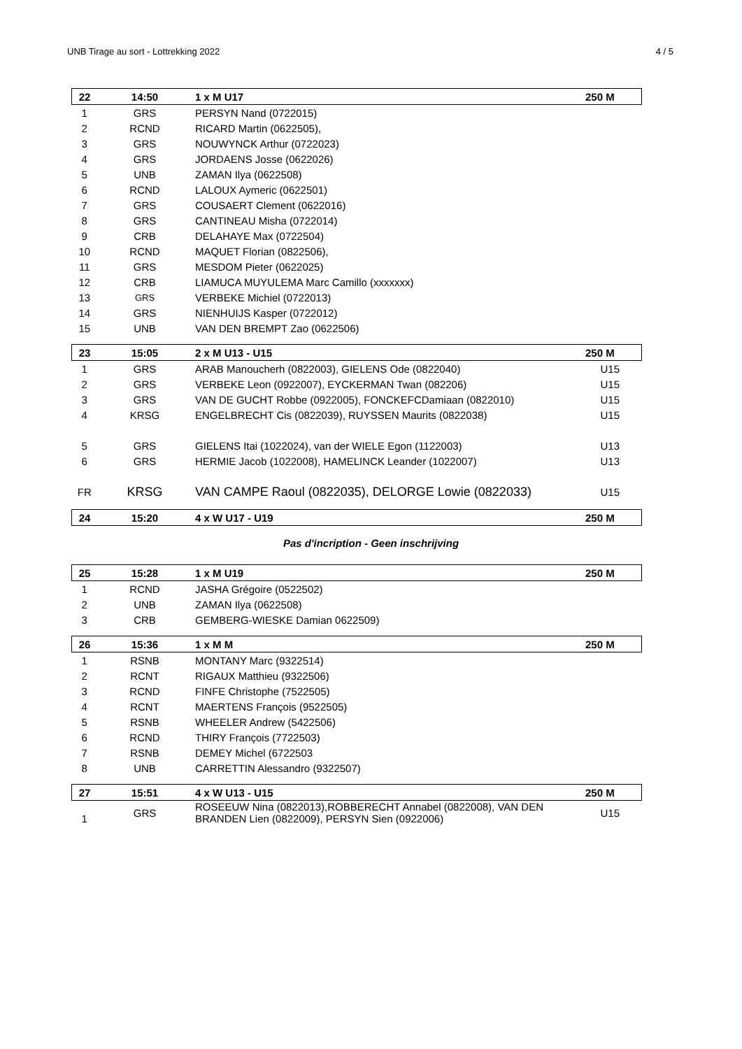UNB Tirage au sort - Lottrekking 2022 4 / 5
| 22 | 14:50 | 1 x M U17 | 250 M |
| 1 | GRS | PERSYN Nand (0722015) | |
| 2 | RCND | RICARD Martin (0622505), | |
| 3 | GRS | NOUWYNCK Arthur (0722023) | |
| 4 | GRS | JORDAENS Josse (0622026) | |
| 5 | UNB | ZAMAN Ilya (0622508) | |
| 6 | RCND | LALOUX Aymeric (0622501) | |
| 7 | GRS | COUSAERT Clement (0622016) | |
| 8 | GRS | CANTINEAU Misha (0722014) | |
| 9 | CRB | DELAHAYE Max (0722504) | |
| 10 | RCND | MAQUET Florian (0822506), | |
| 11 | GRS | MESDOM Pieter (0622025) | |
| 12 | CRB | LIAMUCA MUYULEMA Marc Camillo (xxxxxxx) | |
| 13 | GRS | VERBEKE Michiel (0722013) | |
| 14 | GRS | NIENHUIJS Kasper (0722012) | |
| 15 | UNB | VAN DEN BREMPT Zao (0622506) | |
| 23 | 15:05 | 2 x M U13 - U15 | 250 M |
| 1 | GRS | ARAB Manoucherh (0822003), GIELENS Ode (0822040) | U15 |
| 2 | GRS | VERBEKE Leon (0922007), EYCKERMAN Twan (082206) | U15 |
| 3 | GRS | VAN DE GUCHT Robbe (0922005), FONCKEFCDamiaan (0822010) | U15 |
| 4 | KRSG | ENGELBRECHT Cis (0822039), RUYSSEN Maurits (0822038) | U15 |
| 5 | GRS | GIELENS Itai (1022024), van der WIELE Egon (1122003) | U13 |
| 6 | GRS | HERMIE Jacob (1022008), HAMELINCK Leander (1022007) | U13 |
| FR | KRSG | VAN CAMPE Raoul (0822035), DELORGE Lowie (0822033) | U15 |
| 24 | 15:20 | 4 x W U17 - U19 | 250 M |
Pas d'incription - Geen inschrijving
| 25 | 15:28 | 1 x M U19 | 250 M |
| 1 | RCND | JASHA Grégoire (0522502) | |
| 2 | UNB | ZAMAN Ilya (0622508) | |
| 3 | CRB | GEMBERG-WIESKE Damian 0622509) | |
| 26 | 15:36 | 1 x M M | 250 M |
| 1 | RSNB | MONTANY Marc (9322514) | |
| 2 | RCNT | RIGAUX Matthieu (9322506) | |
| 3 | RCND | FINFE Christophe (7522505) | |
| 4 | RCNT | MAERTENS François (9522505) | |
| 5 | RSNB | WHEELER Andrew (5422506) | |
| 6 | RCND | THIRY François (7722503) | |
| 7 | RSNB | DEMEY Michel (6722503 | |
| 8 | UNB | CARRETTIN Alessandro (9322507) | |
| 27 | 15:51 | 4 x W U13 - U15 | 250 M |
| 1 | GRS | ROSEEUW Nina (0822013),ROBBERECHT Annabel (0822008), VAN DEN BRANDEN Lien (0822009), PERSYN Sien (0922006) | U15 |